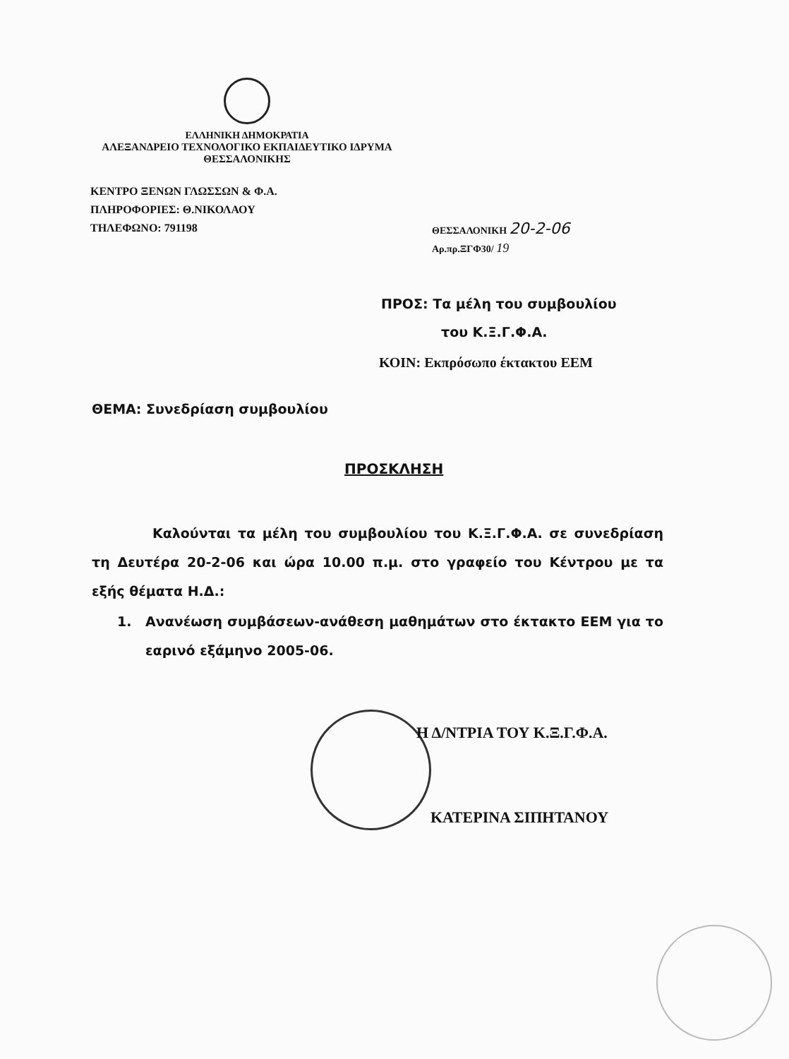ΕΛΛΗΝΙΚΗ ΔΗΜΟΚΡΑΤΙΑ
ΑΛΕΞΑΝΔΡΕΙΟ ΤΕΧΝΟΛΟΓΙΚΟ ΕΚΠΑΙΔΕΥΤΙΚΟ ΙΔΡΥΜΑ
ΘΕΣΣΑΛΟΝΙΚΗΣ
ΚΕΝΤΡΟ ΞΕΝΩΝ ΓΛΩΣΣΩΝ & Φ.Α.
ΠΛΗΡΟΦΟΡΙΕΣ: Θ.ΝΙΚΟΛΑΟΥ
ΤΗΛΕΦΩΝΟ: 791198
ΘΕΣΣΑΛΟΝΙΚΗ 20-2-06
Αρ.πρ.ΞΓΦ30/ 19
ΠΡΟΣ: Τα μέλη του συμβουλίου
του Κ.Ξ.Γ.Φ.Α.
ΚΟΙΝ: Εκπρόσωπο έκτακτου ΕΕΜ
ΘΕΜΑ: Συνεδρίαση συμβουλίου
ΠΡΟΣΚΛΗΣΗ
Καλούνται τα μέλη του συμβουλίου του Κ.Ξ.Γ.Φ.Α. σε συνεδρίαση τη Δευτέρα 20-2-06 και ώρα 10.00 π.μ. στο γραφείο του Κέντρου με τα εξής θέματα Η.Δ.:
1. Ανανέωση συμβάσεων-ανάθεση μαθημάτων στο έκτακτο ΕΕΜ για το εαρινό εξάμηνο 2005-06.
Η Δ/ΝΤΡΙΑ ΤΟΥ Κ.Ξ.Γ.Φ.Α.
ΚΑΤΕΡΙΝΑ ΣΙΠΗΤΑΝΟΥ